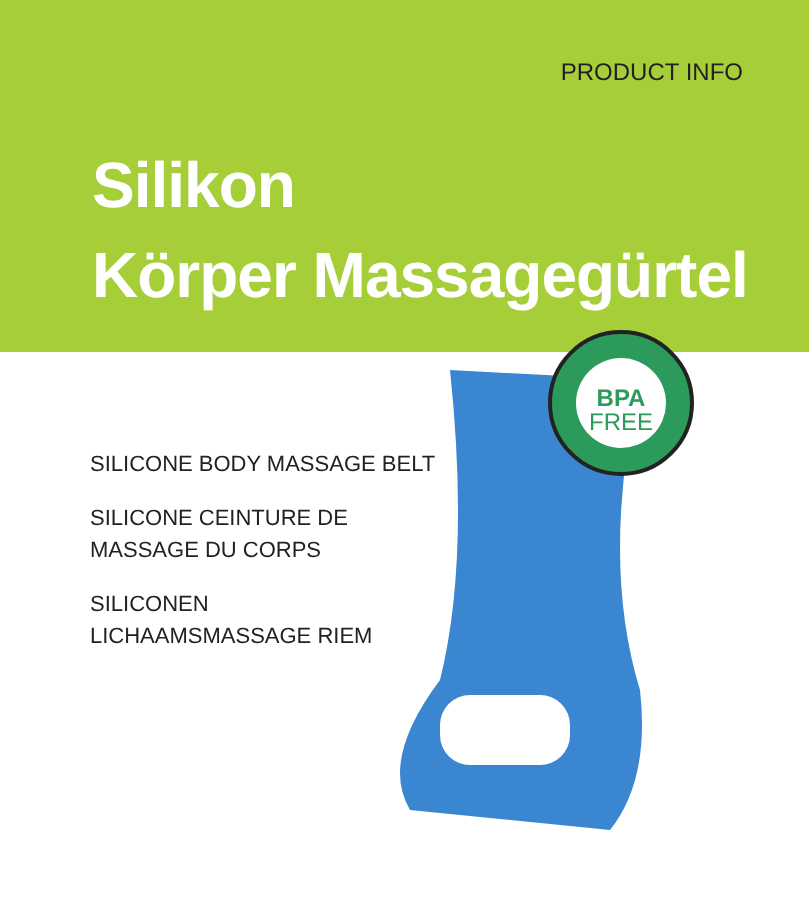PRODUCT INFO
Silikon
Körper Massagegürtel
SILICONE BODY MASSAGE BELT
SILICONE CEINTURE DE
MASSAGE DU CORPS
SILICONEN
LICHAAMSMASSAGE RIEM
BPA
FREE